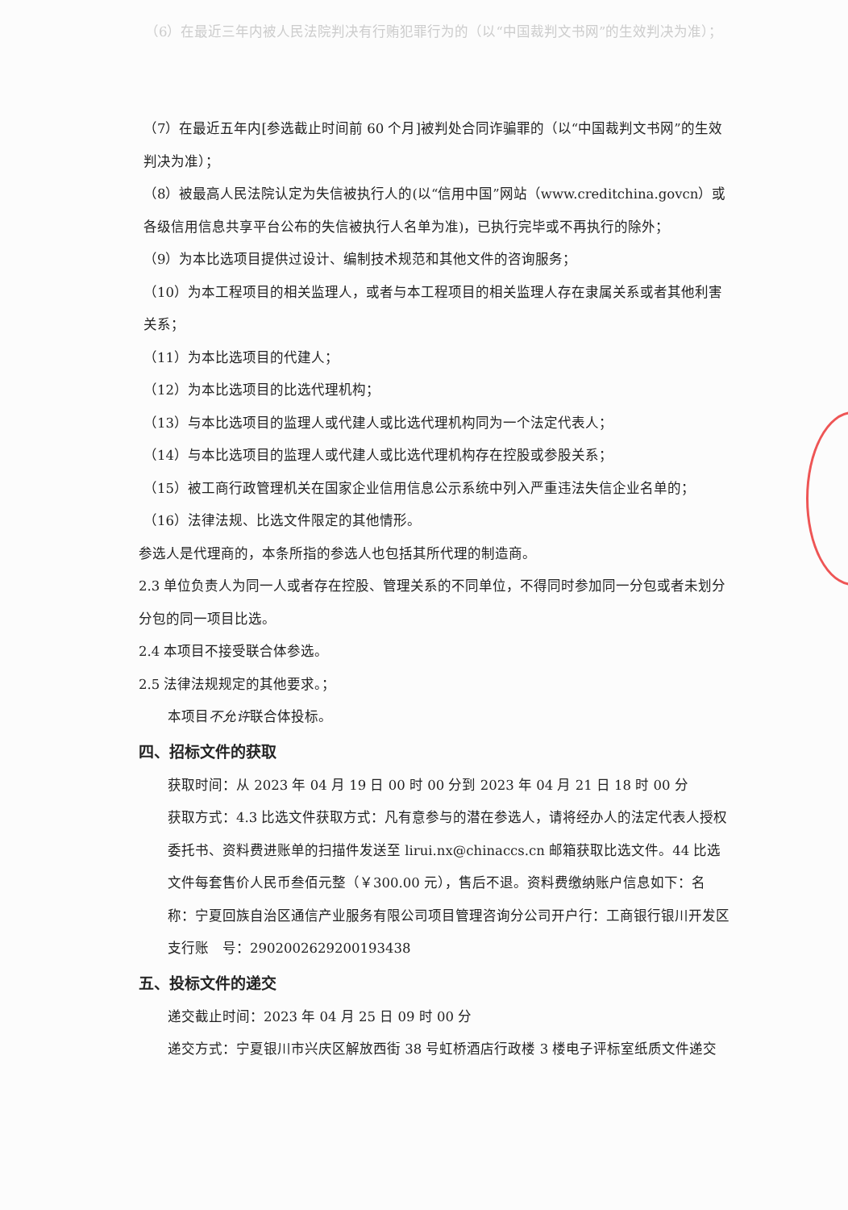（6）在最近三年内被人民法院判决有行贿犯罪行为的（以“中国裁判文书网”的生效判决为准）；
（7）在最近五年内[参选截止时间前 60 个月]被判处合同诈骗罪的（以“中国裁判文书网”的生效判决为准）；
（8）被最高人民法院认定为失信被执行人的(以“信用中国”网站（www.creditchina.govcn）或各级信用信息共享平台公布的失信被执行人名单为准)，已执行完毕或不再执行的除外；
（9）为本比选项目提供过设计、编制技术规范和其他文件的咨询服务；
（10）为本工程项目的相关监理人，或者与本工程项目的相关监理人存在隶属关系或者其他利害关系；
（11）为本比选项目的代建人；
（12）为本比选项目的比选代理机构；
（13）与本比选项目的监理人或代建人或比选代理机构同为一个法定代表人；
（14）与本比选项目的监理人或代建人或比选代理机构存在控股或参股关系；
（15）被工商行政管理机关在国家企业信用信息公示系统中列入严重违法失信企业名单的；
（16）法律法规、比选文件限定的其他情形。
参选人是代理商的，本条所指的参选人也包括其所代理的制造商。
2.3 单位负责人为同一人或者存在控股、管理关系的不同单位，不得同时参加同一分包或者未划分分包的同一项目比选。
2.4 本项目不接受联合体参选。
2.5 法律法规规定的其他要求。；
本项目不允许联合体投标。
四、招标文件的获取
获取时间：从 2023 年 04 月 19 日 00 时 00 分到 2023 年 04 月 21 日 18 时 00 分
获取方式：4.3 比选文件获取方式：凡有意参与的潜在参选人，请将经办人的法定代表人授权委托书、资料费进账单的扫描件发送至 lirui.nx@chinaccs.cn 邮箱获取比选文件。44 比选文件每套售价人民币叁佰元整（￥300.00 元），售后不退。资料费缴纳账户信息如下：名　称：宁夏回族自治区通信产业服务有限公司项目管理咨询分公司开户行：工商银行银川开发区支行账　号：2902002629200193438
五、投标文件的递交
递交截止时间：2023 年 04 月 25 日 09 时 00 分
递交方式：宁夏银川市兴庆区解放西街 38 号虹桥酒店行政楼 3 楼电子评标室纸质文件递交